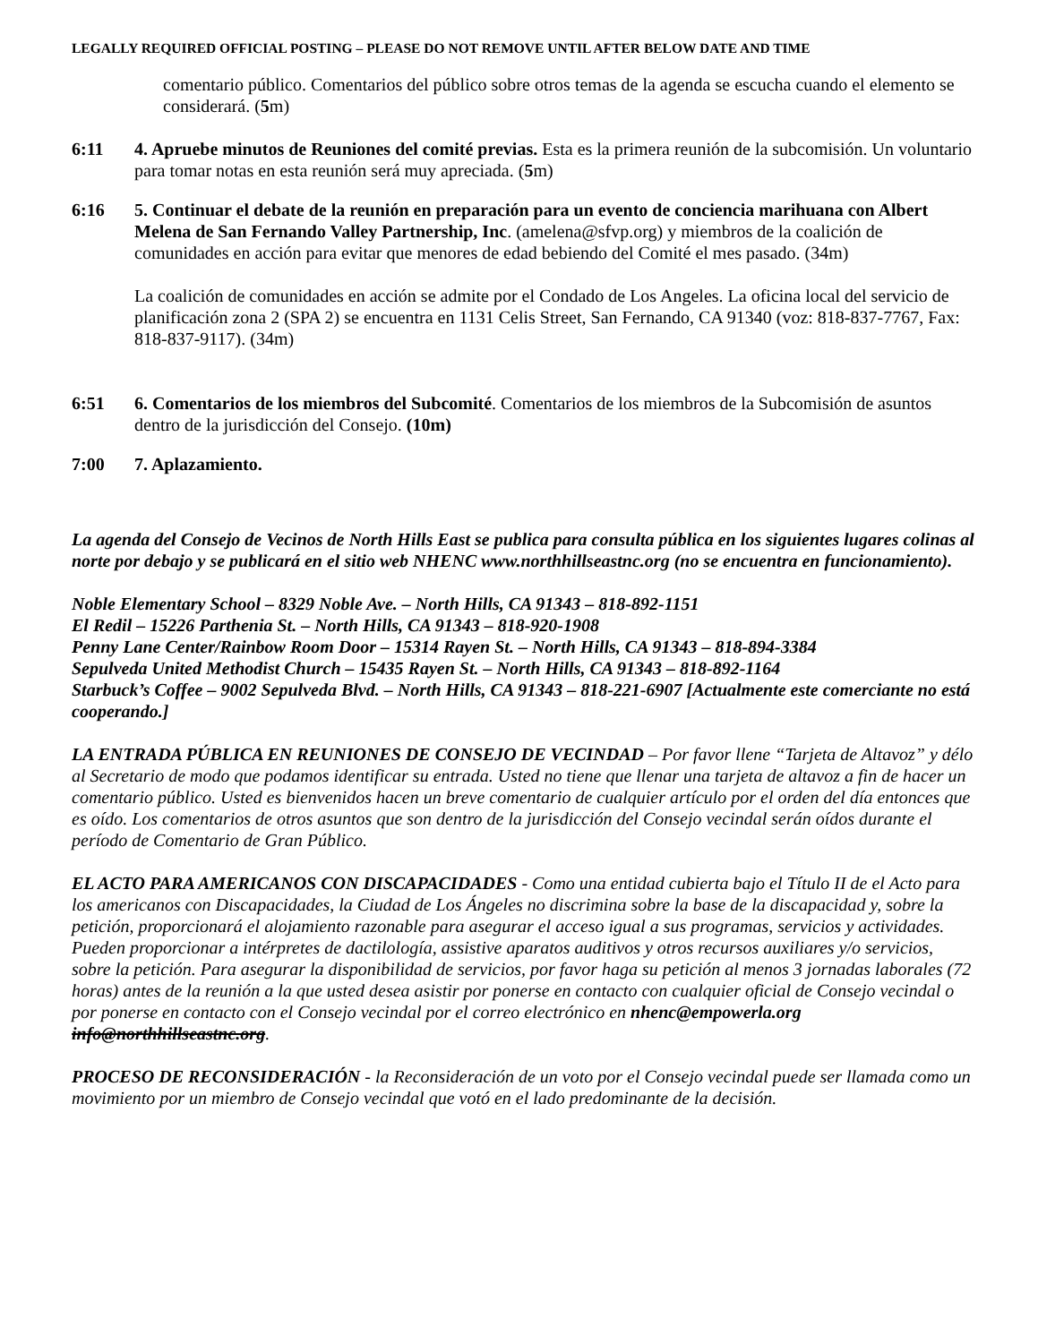LEGALLY REQUIRED OFFICIAL POSTING – PLEASE DO NOT REMOVE UNTIL AFTER BELOW DATE AND TIME
comentario público. Comentarios del público sobre otros temas de la agenda se escucha cuando el elemento se considerará. (5m)
6:11 4. Apruebe minutos de Reuniones del comité previas. Esta es la primera reunión de la subcomisión. Un voluntario para tomar notas en esta reunión será muy apreciada. (5m)
6:16 5. Continuar el debate de la reunión en preparación para un evento de conciencia marihuana con Albert Melena de San Fernando Valley Partnership, Inc. (amelena@sfvp.org) y miembros de la coalición de comunidades en acción para evitar que menores de edad bebiendo del Comité el mes pasado. (34m)
La coalición de comunidades en acción se admite por el Condado de Los Angeles. La oficina local del servicio de planificación zona 2 (SPA 2) se encuentra en 1131 Celis Street, San Fernando, CA 91340 (voz: 818-837-7767, Fax: 818-837-9117). (34m)
6:51 6. Comentarios de los miembros del Subcomité. Comentarios de los miembros de la Subcomisión de asuntos dentro de la jurisdicción del Consejo. (10m)
7:00 7. Aplazamiento.
La agenda del Consejo de Vecinos de North Hills East se publica para consulta pública en los siguientes lugares colinas al norte por debajo y se publicará en el sitio web NHENC www.northhillseastnc.org (no se encuentra en funcionamiento).
Noble Elementary School – 8329 Noble Ave. – North Hills, CA 91343 – 818-892-1151
El Redil – 15226 Parthenia St. – North Hills, CA 91343 – 818-920-1908
Penny Lane Center/Rainbow Room Door – 15314 Rayen St. – North Hills, CA 91343 – 818-894-3384
Sepulveda United Methodist Church – 15435 Rayen St. – North Hills, CA 91343 – 818-892-1164
Starbuck’s Coffee – 9002 Sepulveda Blvd. – North Hills, CA 91343 – 818-221-6907 [Actualmente este comerciante no está cooperando.]
LA ENTRADA PÚBLICA EN REUNIONES DE CONSEJO DE VECINDAD – Por favor llene “Tarjeta de Altavoz” y délo al Secretario de modo que podamos identificar su entrada. Usted no tiene que llenar una tarjeta de altavoz a fin de hacer un comentario público. Usted es bienvenidos hacen un breve comentario de cualquier artículo por el orden del día entonces que es oído. Los comentarios de otros asuntos que son dentro de la jurisdicción del Consejo vecindal serán oídos durante el período de Comentario de Gran Público.
EL ACTO PARA AMERICANOS CON DISCAPACIDADES - Como una entidad cubierta bajo el Título II de el Acto para los americanos con Discapacidades, la Ciudad de Los Ángeles no discrimina sobre la base de la discapacidad y, sobre la petición, proporcionará el alojamiento razonable para asegurar el acceso igual a sus programas, servicios y actividades. Pueden proporcionar a intérpretes de dactilología, assistive aparatos auditivos y otros recursos auxiliares y/o servicios, sobre la petición. Para asegurar la disponibilidad de servicios, por favor haga su petición al menos 3 jornadas laborales (72 horas) antes de la reunión a la que usted desea asistir por ponerse en contacto con cualquier oficial de Consejo vecindal o por ponerse en contacto con el Consejo vecindal por el correo electrónico en nhenc@empowerla.org info@northhillseastnc.org.
PROCESO DE RECONSIDERACIÓN - la Reconsideración de un voto por el Consejo vecindal puede ser llamada como un movimiento por un miembro de Consejo vecindal que votó en el lado predominante de la decisión.